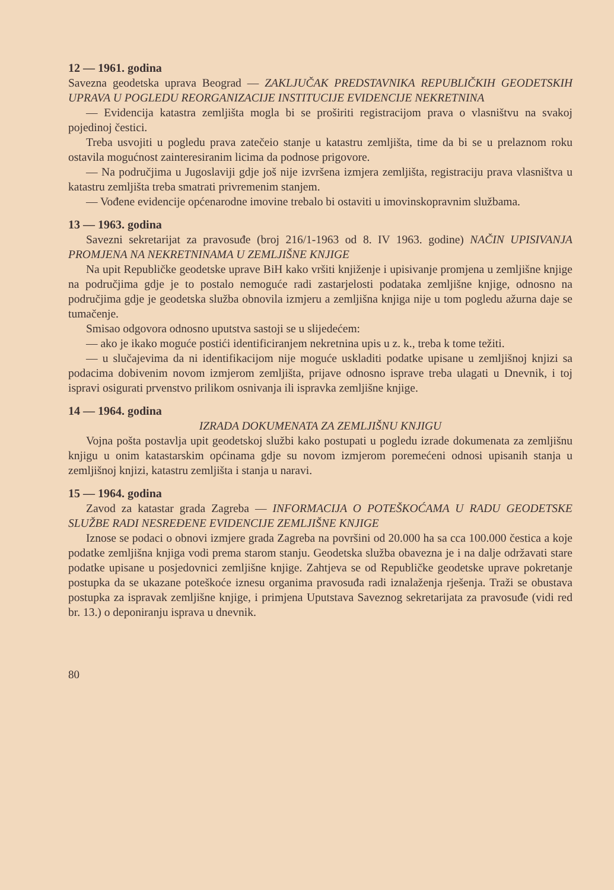12 — 1961. godina
Savezna geodetska uprava Beograd — ZAKLJUČAK PREDSTAVNIKA REPUBLIČKIH GEODETSKIH UPRAVA U POGLEDU REORGANIZACIJE INSTITUCIJE EVIDENCIJE NEKRETNINA
— Evidencija katastra zemljišta mogla bi se proširiti registracijom prava o vlasništvu na svakoj pojedinoj čestici.
Treba usvojiti u pogledu prava zatečeio stanje u katastru zemljišta, time da bi se u prelaznom roku ostavila mogućnost zainteresiranim licima da podnose prigovore.
— Na područjima u Jugoslaviji gdje još nije izvršena izmjera zemljišta, registraciju prava vlasništva u katastru zemljišta treba smatrati privremenim stanjem.
— Vođene evidencije općenarodne imovine trebalo bi ostaviti u imovinskopravnim službama.
13 — 1963. godina
Savezni sekretarijat za pravosuđe (broj 216/1-1963 od 8. IV 1963. godine) NAČIN UPISIVANJA PROMJENA NA NEKRETNINAMA U ZEMLJIŠNE KNJIGE
Na upit Republičke geodetske uprave BiH kako vršiti knjiženje i upisivanje promjena u zemljišne knjige na područjima gdje je to postalo nemoguće radi zastarjelosti podataka zemljišne knjige, odnosno na područjima gdje je geodetska služba obnovila izmjeru a zemljišna knjiga nije u tom pogledu ažurna daje se tumačenje.
Smisao odgovora odnosno uputstva sastoji se u slijedećem:
— ako je ikako moguće postići identificiranjem nekretnina upis u z. k., treba k tome težiti.
— u slučajevima da ni identifikacijom nije moguće uskladiti podatke upisane u zemljišnoj knjizi sa podacima dobivenim novom izmjerom zemljišta, prijave odnosno isprave treba ulagati u Dnevnik, i toj ispravi osigurati prvenstvo prilikom osnivanja ili ispravka zemljišne knjige.
14 — 1964. godina
IZRADA DOKUMENATA ZA ZEMLJIŠNU KNJIGU
Vojna pošta postavlja upit geodetskoj službi kako postupati u pogledu izrade dokumenata za zemljišnu knjigu u onim katastarskim općinama gdje su novom izmjerom poremećeni odnosi upisanih stanja u zemljišnoj knjizi, katastru zemljišta i stanja u naravi.
15 — 1964. godina
Zavod za katastar grada Zagreba — INFORMACIJA O POTEŠKOĆAMA U RADU GEODETSKE SLUŽBE RADI NESREĐENE EVIDENCIJE ZEMLJIŠNE KNJIGE
Iznose se podaci o obnovi izmjere grada Zagreba na površini od 20.000 ha sa cca 100.000 čestica a koje podatke zemljišna knjiga vodi prema starom stanju. Geodetska služba obavezna je i na dalje održavati stare podatke upisane u posjedovnici zemljišne knjige. Zahtjeva se od Republičke geodetske uprave pokretanje postupka da se ukazane poteškoće iznesu organima pravosuđa radi iznalaženja rješenja. Traži se obustava postupka za ispravak zemljišne knjige, i primjena Uputstava Saveznog sekretarijata za pravosuđe (vidi red br. 13.) o deponiranju isprava u dnevnik.
80